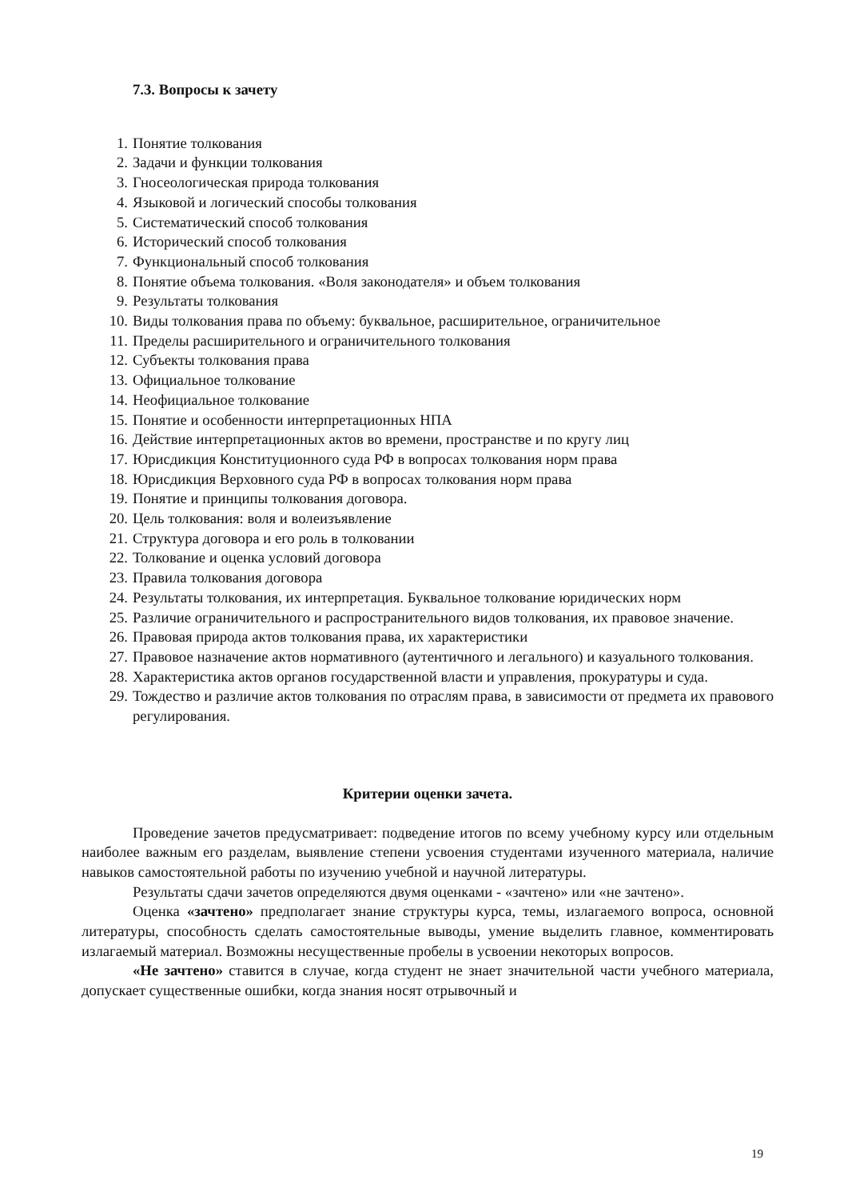7.3. Вопросы к зачету
1. Понятие толкования
2. Задачи и функции толкования
3. Гносеологическая природа толкования
4. Языковой и логический способы толкования
5. Систематический способ толкования
6. Исторический способ толкования
7. Функциональный способ толкования
8. Понятие объема толкования. «Воля законодателя» и объем толкования
9. Результаты толкования
10. Виды толкования права по объему: буквальное, расширительное, ограничительное
11. Пределы расширительного и ограничительного толкования
12. Субъекты толкования права
13. Официальное толкование
14. Неофициальное толкование
15. Понятие и особенности интерпретационных НПА
16. Действие интерпретационных актов во времени, пространстве и по кругу лиц
17. Юрисдикция Конституционного суда РФ в вопросах толкования норм права
18. Юрисдикция Верховного суда РФ в вопросах толкования норм права
19. Понятие и принципы толкования договора.
20. Цель толкования: воля и волеизъявление
21. Структура договора и его роль в толковании
22. Толкование и оценка условий договора
23. Правила толкования договора
24. Результаты толкования, их интерпретация. Буквальное толкование юридических норм
25. Различие ограничительного и распространительного видов толкования, их правовое значение.
26. Правовая природа актов толкования права, их характеристики
27. Правовое назначение актов нормативного (аутентичного и легального) и казуального толкования.
28. Характеристика актов органов государственной власти и управления, прокуратуры и суда.
29. Тождество и различие актов толкования по отраслям права, в зависимости от предмета их правового регулирования.
Критерии оценки зачета.
Проведение зачетов предусматривает: подведение итогов по всему учебному курсу или отдельным наиболее важным его разделам, выявление степени усвоения студентами изученного материала, наличие навыков самостоятельной работы по изучению учебной и научной литературы.
Результаты сдачи зачетов определяются двумя оценками - «зачтено» или «не зачтено».
Оценка «зачтено» предполагает знание структуры курса, темы, излагаемого вопроса, основной литературы, способность сделать самостоятельные выводы, умение выделить главное, комментировать излагаемый материал. Возможны несущественные пробелы в усвоении некоторых вопросов.
«Не зачтено» ставится в случае, когда студент не знает значительной части учебного материала, допускает существенные ошибки, когда знания носят отрывочный и
19